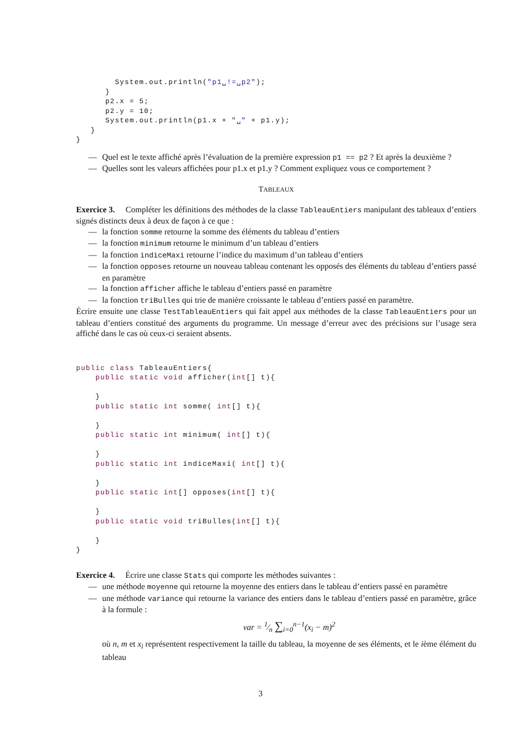System.out.println("p1␣!=␣p2");
      }
      p2.x = 5;
      p2.y = 10;
      System.out.println(p1.x + "␣" + p1.y);
   }
}
— Quel est le texte affiché après l’évaluation de la première expression p1 == p2 ? Et après la deuxième ?
— Quelles sont les valeurs affichées pour p1.x et p1.y ? Comment expliquez vous ce comportement ?
TABLEAUX
Exercice 3. Compléter les définitions des méthodes de la classe TableauEntiers manipulant des tableaux d’entiers signés distincts deux à deux de façon à ce que :
— la fonction somme retourne la somme des éléments du tableau d’entiers
— la fonction minimum retourne le minimum d’un tableau d’entiers
— la fonction indiceMaxi retourne l’indice du maximum d’un tableau d’entiers
— la fonction opposes retourne un nouveau tableau contenant les opposés des éléments du tableau d’entiers passé en paramètre
— la fonction afficher affiche le tableau d’entiers passé en paramètre
— la fonction triBulles qui trie de manière croissante le tableau d’entiers passé en paramètre.
Écrire ensuite une classe TestTableauEntiers qui fait appel aux méthodes de la classe TableauEntiers pour un tableau d’entiers constitué des arguments du programme. Un message d’erreur avec des précisions sur l’usage sera affiché dans le cas où ceux-ci seraient absents.
public class TableauEntiers{
    public static void afficher(int[] t){

    }
    public static int somme( int[] t){

    }
    public static int minimum( int[] t){

    }
    public static int indiceMaxi( int[] t){

    }
    public static int[] opposes(int[] t){

    }
    public static void triBulles(int[] t){

    }
}
Exercice 4. Écrire une classe Stats qui comporte les méthodes suivantes :
— une méthode moyenne qui retourne la moyenne des entiers dans le tableau d’entiers passé en paramètre
— une méthode variance qui retourne la variance des entiers dans le tableau d’entiers passé en paramètre, grâce à la formule :
var = 1⁄n ∑<sub>i=0</sub><sup>n−1</sup>(x<sub>i</sub> − m)<sup>2</sup>
où n, m et x<sub>i</sub> représentent respectivement la taille du tableau, la moyenne de ses éléments, et le ième élément du tableau
3